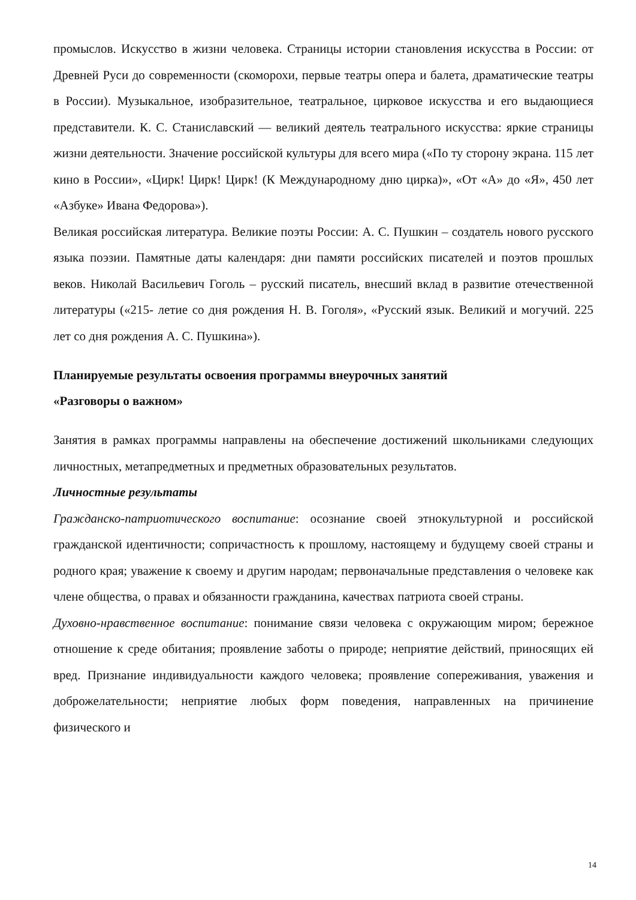промыслов. Искусство в жизни человека. Страницы истории становления искусства в России: от Древней Руси до современности (скоморохи, первые театры опера и балета, драматические театры в России). Музыкальное, изобразительное, театральное, цирковое искусства и его выдающиеся представители. К. С. Станиславский — великий деятель театрального искусства: яркие страницы жизни деятельности. Значение российской культуры для всего мира («По ту сторону экрана. 115 лет кино в России», «Цирк! Цирк! Цирк! (К Международному дню цирка)», «От «А» до «Я», 450 лет «Азбуке» Ивана Федорова»).
Великая российская литература. Великие поэты России: А. С. Пушкин – создатель нового русского языка поэзии. Памятные даты календаря: дни памяти российских писателей и поэтов прошлых веков. Николай Васильевич Гоголь – русский писатель, внесший вклад в развитие отечественной литературы («215- летие со дня рождения Н. В. Гоголя», «Русский язык. Великий и могучий. 225 лет со дня рождения А. С. Пушкина»).
Планируемые результаты освоения программы внеурочных занятий
«Разговоры о важном»
Занятия в рамках программы направлены на обеспечение достижений школьниками следующих личностных, метапредметных и предметных образовательных результатов.
Личностные результаты
Гражданско-патриотического воспитание: осознание своей этнокультурной и российской гражданской идентичности; сопричастность к прошлому, настоящему и будущему своей страны и родного края; уважение к своему и другим народам; первоначальные представления о человеке как члене общества, о правах и обязанности гражданина, качествах патриота своей страны.
Духовно-нравственное воспитание: понимание связи человека с окружающим миром; бережное отношение к среде обитания; проявление заботы о природе; неприятие действий, приносящих ей вред. Признание индивидуальности каждого человека; проявление сопереживания, уважения и доброжелательности; неприятие любых форм поведения, направленных на причинение физического и
14